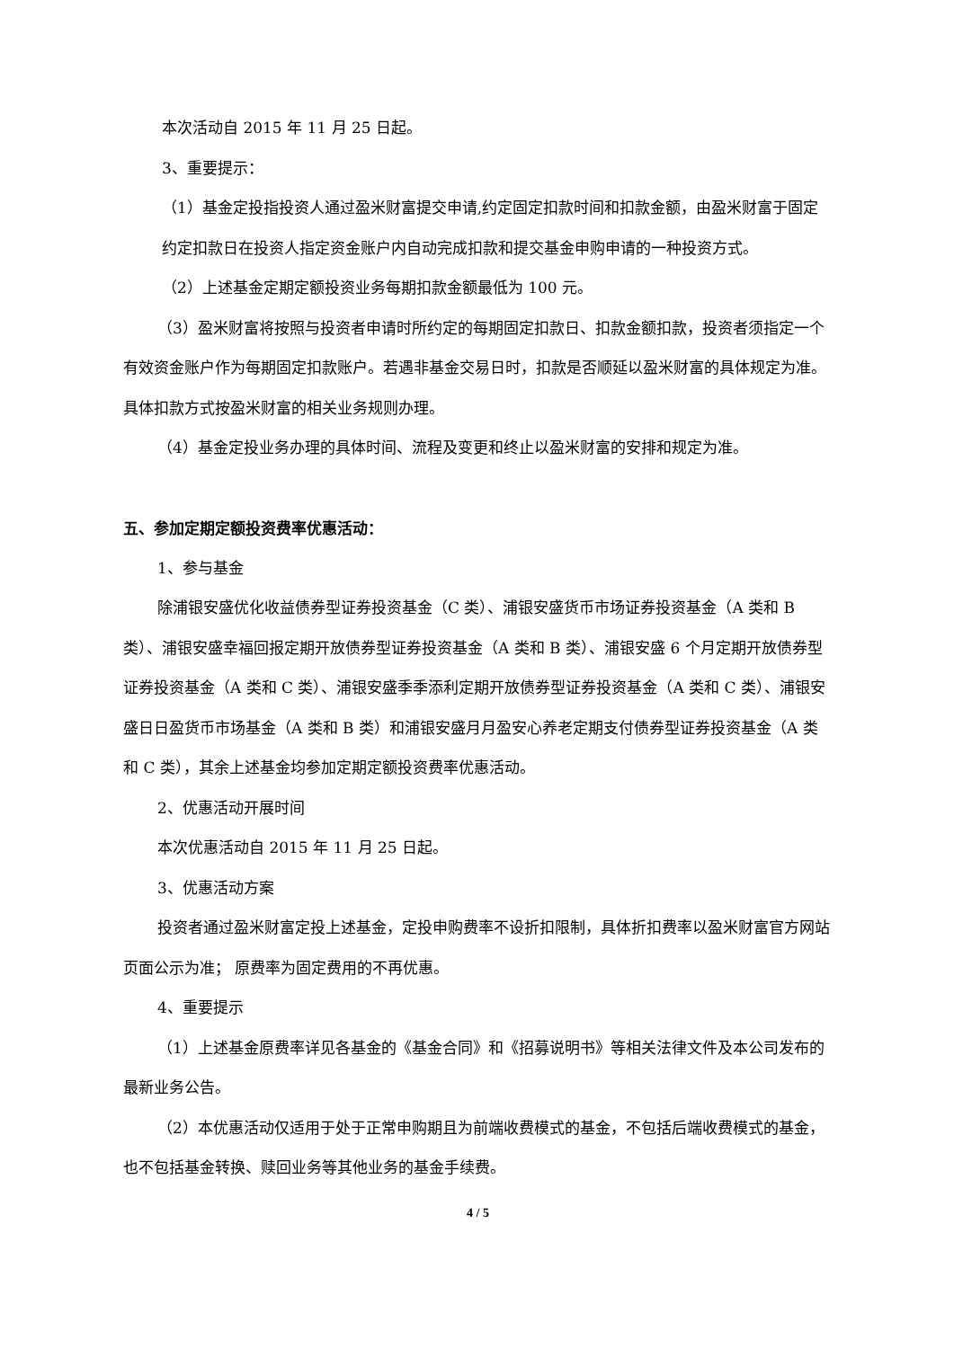本次活动自 2015 年 11 月 25 日起。
3、重要提示：
（1）基金定投指投资人通过盈米财富提交申请,约定固定扣款时间和扣款金额，由盈米财富于固定约定扣款日在投资人指定资金账户内自动完成扣款和提交基金申购申请的一种投资方式。
（2）上述基金定期定额投资业务每期扣款金额最低为 100 元。
（3）盈米财富将按照与投资者申请时所约定的每期固定扣款日、扣款金额扣款，投资者须指定一个有效资金账户作为每期固定扣款账户。若遇非基金交易日时，扣款是否顺延以盈米财富的具体规定为准。具体扣款方式按盈米财富的相关业务规则办理。
（4）基金定投业务办理的具体时间、流程及变更和终止以盈米财富的安排和规定为准。
五、参加定期定额投资费率优惠活动：
1、参与基金
除浦银安盛优化收益债券型证券投资基金（C 类）、浦银安盛货币市场证券投资基金（A 类和 B 类）、浦银安盛幸福回报定期开放债券型证券投资基金（A 类和 B 类）、浦银安盛 6 个月定期开放债券型证券投资基金（A 类和 C 类）、浦银安盛季季添利定期开放债券型证券投资基金（A 类和 C 类）、浦银安盛日日盈货币市场基金（A 类和 B 类）和浦银安盛月月盈安心养老定期支付债券型证券投资基金（A 类和 C 类），其余上述基金均参加定期定额投资费率优惠活动。
2、优惠活动开展时间
本次优惠活动自 2015 年 11 月 25 日起。
3、优惠活动方案
投资者通过盈米财富定投上述基金，定投申购费率不设折扣限制，具体折扣费率以盈米财富官方网站页面公示为准； 原费率为固定费用的不再优惠。
4、重要提示
（1）上述基金原费率详见各基金的《基金合同》和《招募说明书》等相关法律文件及本公司发布的最新业务公告。
（2）本优惠活动仅适用于处于正常申购期且为前端收费模式的基金，不包括后端收费模式的基金，也不包括基金转换、赎回业务等其他业务的基金手续费。
4 / 5